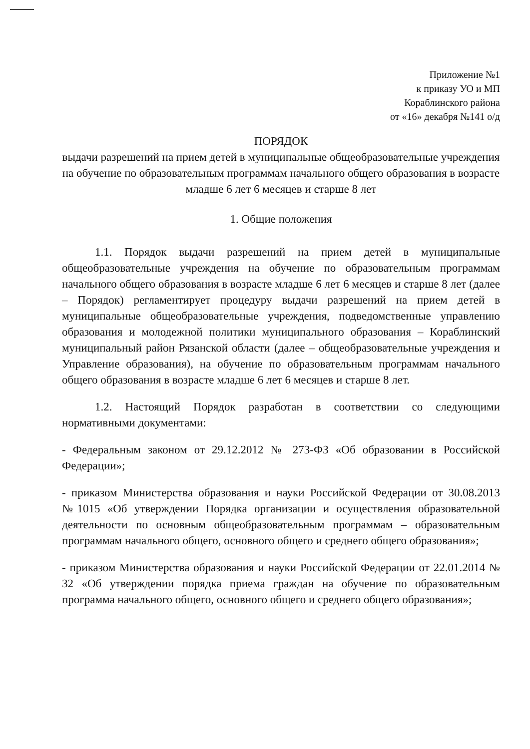Приложение №1
к приказу УО и МП
Кораблинского района
от «16» декабря №141 о/д
ПОРЯДОК
выдачи разрешений на прием детей в муниципальные общеобразовательные учреждения на обучение по образовательным программам начального общего образования в возрасте младше 6 лет 6 месяцев и старше 8 лет
1. Общие положения
1.1. Порядок выдачи разрешений на прием детей в муниципальные общеобразовательные учреждения на обучение по образовательным программам начального общего образования в возрасте младше 6 лет 6 месяцев и старше 8 лет (далее – Порядок) регламентирует процедуру выдачи разрешений на прием детей в муниципальные общеобразовательные учреждения, подведомственные управлению образования и молодежной политики муниципального образования – Кораблинский муниципальный район Рязанской области (далее – общеобразовательные учреждения и Управление образования), на обучение по образовательным программам начального общего образования в возрасте младше 6 лет 6 месяцев и старше 8 лет.
1.2. Настоящий Порядок разработан в соответствии со следующими нормативными документами:
- Федеральным законом от 29.12.2012 № 273-ФЗ «Об образовании в Российской Федерации»;
- приказом Министерства образования и науки Российской Федерации от 30.08.2013 №1015 «Об утверждении Порядка организации и осуществления образовательной деятельности по основным общеобразовательным программам – образовательным программам начального общего, основного общего и среднего общего образования»;
- приказом Министерства образования и науки Российской Федерации от 22.01.2014 № 32 «Об утверждении порядка приема граждан на обучение по образовательным программа начального общего, основного общего и среднего общего образования»;